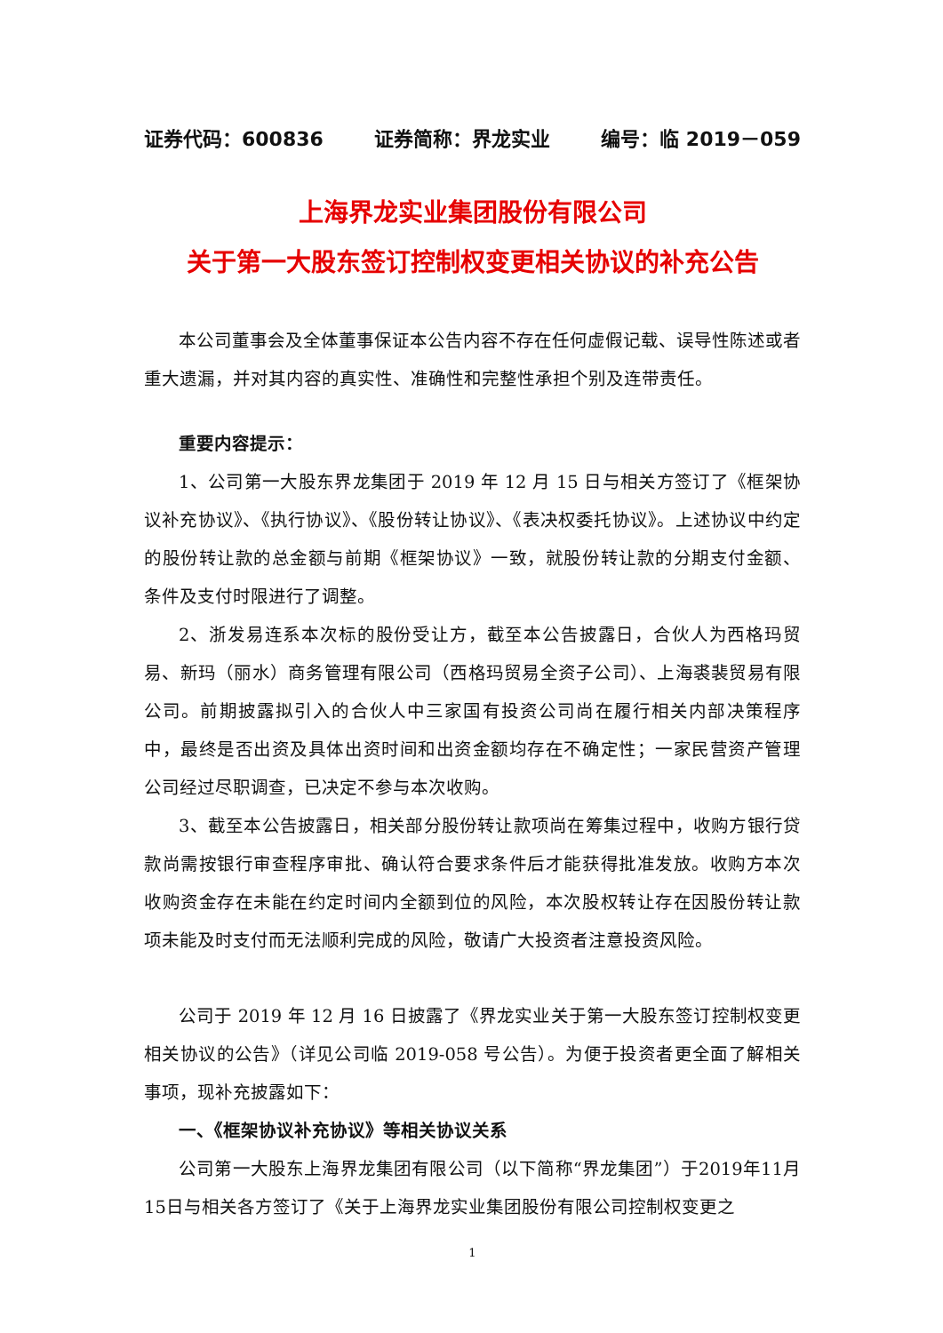证券代码：600836 证券简称：界龙实业 编号：临 2019－059
上海界龙实业集团股份有限公司
关于第一大股东签订控制权变更相关协议的补充公告
本公司董事会及全体董事保证本公告内容不存在任何虚假记载、误导性陈述或者重大遗漏，并对其内容的真实性、准确性和完整性承担个别及连带责任。
重要内容提示：
1、公司第一大股东界龙集团于 2019 年 12 月 15 日与相关方签订了《框架协议补充协议》、《执行协议》、《股份转让协议》、《表决权委托协议》。上述协议中约定的股份转让款的总金额与前期《框架协议》一致，就股份转让款的分期支付金额、条件及支付时限进行了调整。
2、浙发易连系本次标的股份受让方，截至本公告披露日，合伙人为西格玛贸易、新玛（丽水）商务管理有限公司（西格玛贸易全资子公司）、上海裘裴贸易有限公司。前期披露拟引入的合伙人中三家国有投资公司尚在履行相关内部决策程序中，最终是否出资及具体出资时间和出资金额均存在不确定性；一家民营资产管理公司经过尽职调查，已决定不参与本次收购。
3、截至本公告披露日，相关部分股份转让款项尚在筹集过程中，收购方银行贷款尚需按银行审查程序审批、确认符合要求条件后才能获得批准发放。收购方本次收购资金存在未能在约定时间内全额到位的风险，本次股权转让存在因股份转让款项未能及时支付而无法顺利完成的风险，敬请广大投资者注意投资风险。
公司于 2019 年 12 月 16 日披露了《界龙实业关于第一大股东签订控制权变更相关协议的公告》（详见公司临 2019-058 号公告）。为便于投资者更全面了解相关事项，现补充披露如下：
一、《框架协议补充协议》等相关协议关系
公司第一大股东上海界龙集团有限公司（以下简称“界龙集团”）于2019年11月15日与相关各方签订了《关于上海界龙实业集团股份有限公司控制权变更之
1